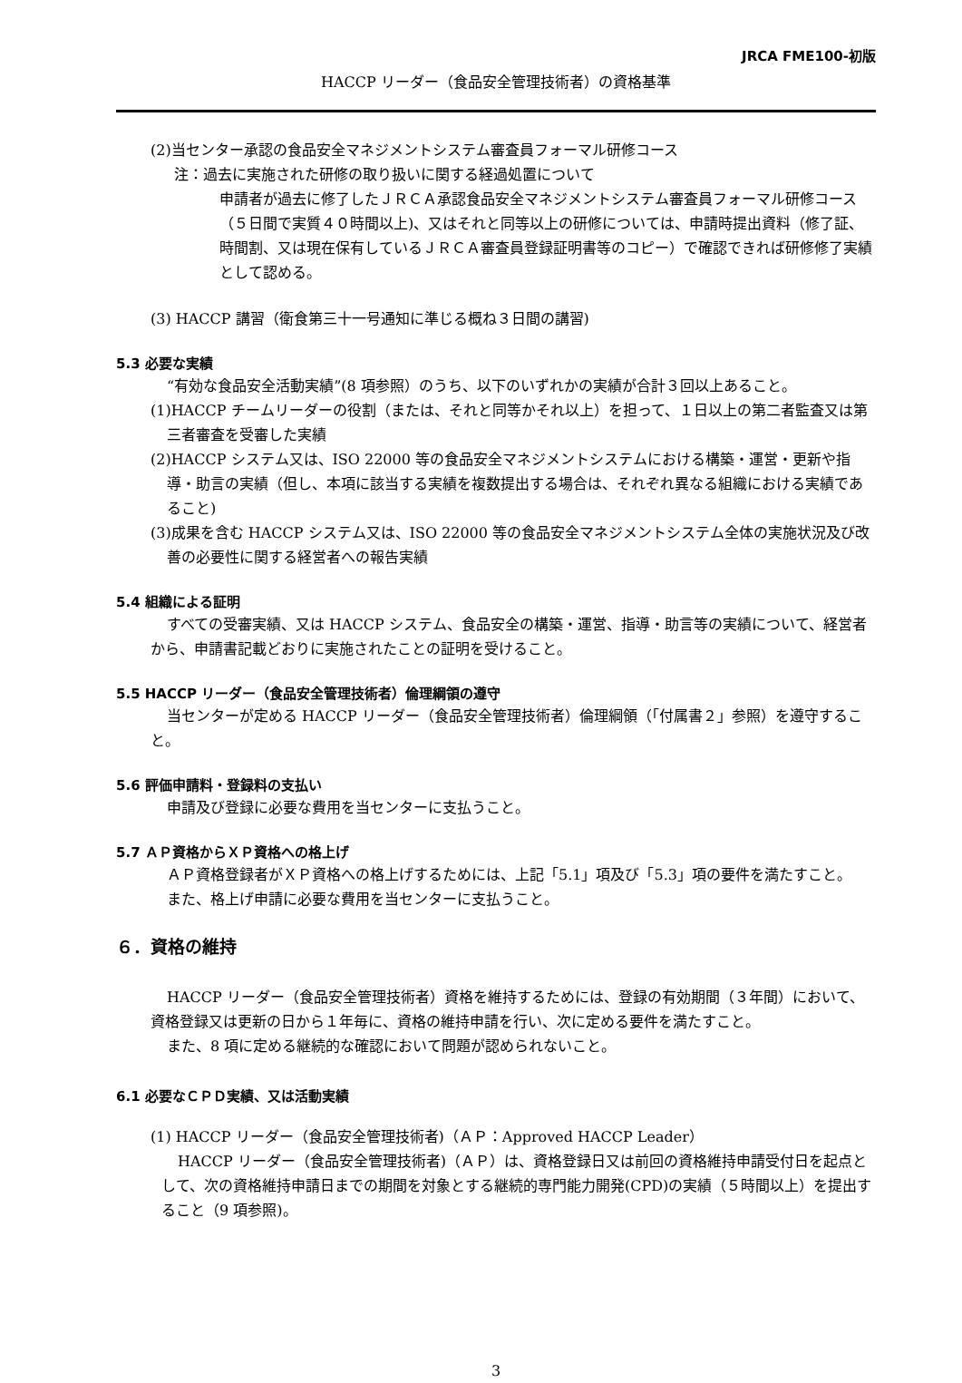JRCA FME100-初版
HACCP リーダー（食品安全管理技術者）の資格基準
(2)当センター承認の食品安全マネジメントシステム審査員フォーマル研修コース
注：過去に実施された研修の取り扱いに関する経過処置について
申請者が過去に修了したＪＲＣＡ承認食品安全マネジメントシステム審査員フォーマル研修コース（５日間で実質４０時間以上)、又はそれと同等以上の研修については、申請時提出資料（修了証、時間割、又は現在保有しているＪＲＣＡ審査員登録証明書等のコピー）で確認できれば研修修了実績として認める。
(3) HACCP 講習（衛食第三十一号通知に準じる概ね３日間の講習)
5.3 必要な実績
“有効な食品安全活動実績”(8 項参照）のうち、以下のいずれかの実績が合計３回以上あること。
(1)HACCP チームリーダーの役割（または、それと同等かそれ以上）を担って、１日以上の第二者監査又は第三者審査を受審した実績
(2)HACCP システム又は、ISO 22000 等の食品安全マネジメントシステムにおける構築・運営・更新や指導・助言の実績（但し、本項に該当する実績を複数提出する場合は、それぞれ異なる組織における実績であること)
(3)成果を含む HACCP システム又は、ISO 22000 等の食品安全マネジメントシステム全体の実施状況及び改善の必要性に関する経営者への報告実績
5.4 組織による証明
すべての受審実績、又は HACCP システム、食品安全の構築・運営、指導・助言等の実績について、経営者から、申請書記載どおりに実施されたことの証明を受けること。
5.5 HACCP リーダー（食品安全管理技術者）倫理綱領の遵守
当センターが定める HACCP リーダー（食品安全管理技術者）倫理綱領（「付属書２」参照）を遵守すること。
5.6 評価申請料・登録料の支払い
申請及び登録に必要な費用を当センターに支払うこと。
5.7 ＡＰ資格からＸＰ資格への格上げ
ＡＰ資格登録者がＸＰ資格への格上げするためには、上記「5.1」項及び「5.3」項の要件を満たすこと。
また、格上げ申請に必要な費用を当センターに支払うこと。
６．資格の維持
HACCP リーダー（食品安全管理技術者）資格を維持するためには、登録の有効期間（３年間）において、資格登録又は更新の日から１年毎に、資格の維持申請を行い、次に定める要件を満たすこと。
また、8 項に定める継続的な確認において問題が認められないこと。
6.1 必要なＣＰＤ実績、又は活動実績
(1) HACCP リーダー（食品安全管理技術者)（ＡＰ：Approved HACCP Leader）
HACCP リーダー（食品安全管理技術者)（ＡＰ）は、資格登録日又は前回の資格維持申請受付日を起点として、次の資格維持申請日までの期間を対象とする継続的専門能力開発(CPD)の実績（５時間以上）を提出すること（9 項参照)。
3